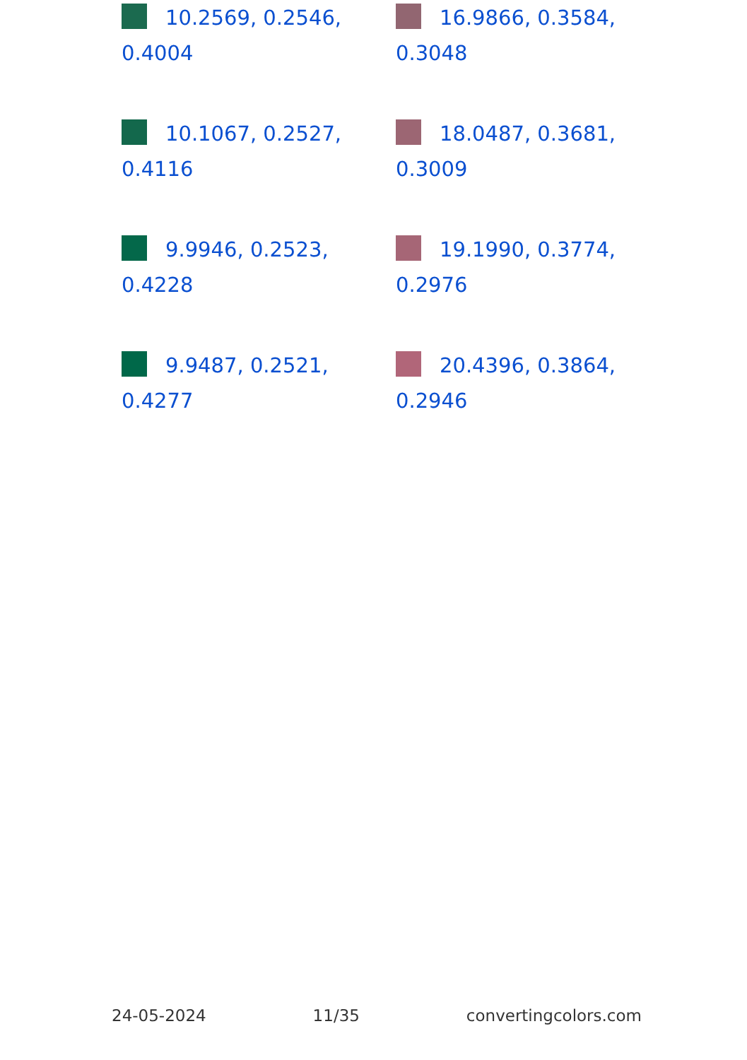10.2569, 0.2546,
0.4004
16.9866, 0.3584,
0.3048
10.1067, 0.2527,
0.4116
18.0487, 0.3681,
0.3009
9.9946, 0.2523,
0.4228
19.1990, 0.3774,
0.2976
9.9487, 0.2521,
0.4277
20.4396, 0.3864,
0.2946
24-05-2024 11/35 convertingcolors.com